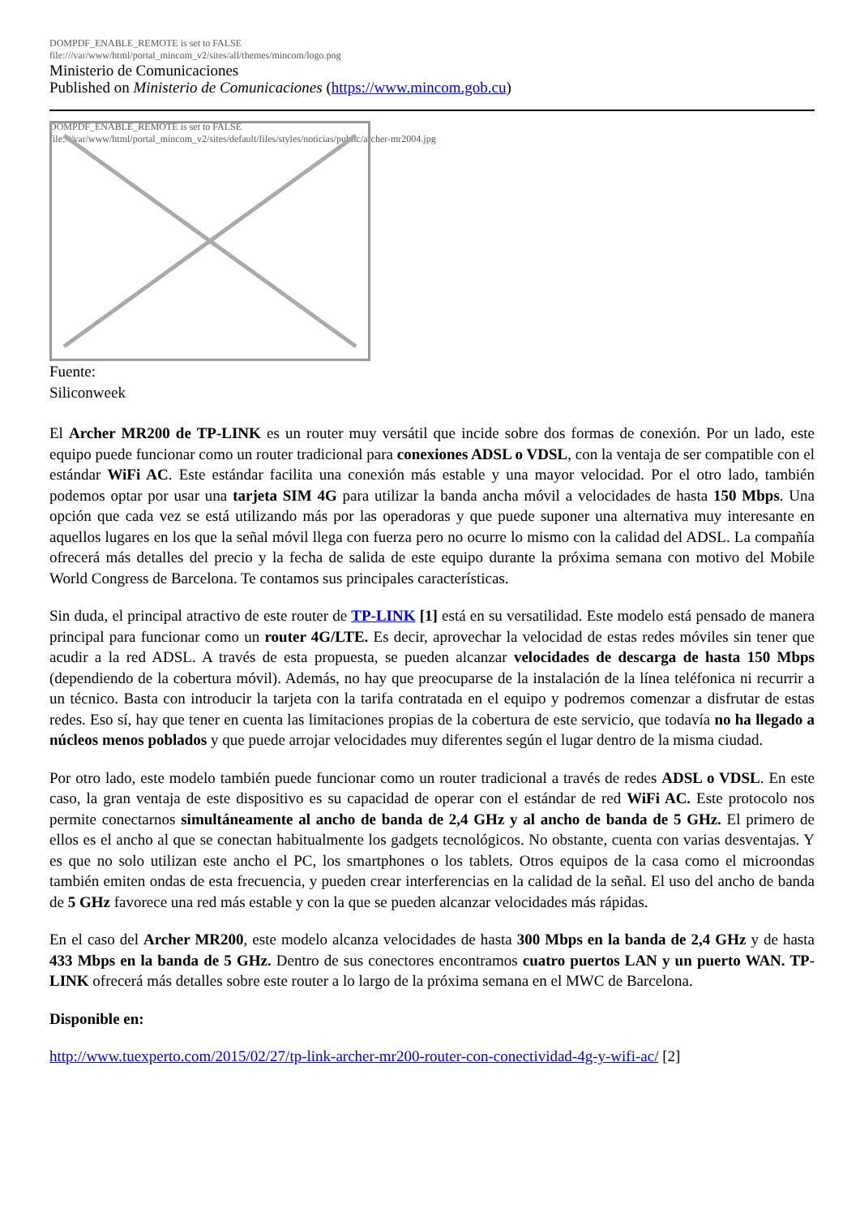DOMPDF_ENABLE_REMOTE is set to FALSE
file:///var/www/html/portal_mincom_v2/sites/all/themes/mincom/logo.png
Ministerio de Comunicaciones
Published on Ministerio de Comunicaciones (https://www.mincom.gob.cu)
DOMPDF_ENABLE_REMOTE is set to FALSE
file:///var/www/html/portal_mincom_v2/sites/default/files/styles/noticias/public/archer-mr2004.jpg
Fuente:
Siliconweek
El Archer MR200 de TP-LINK es un router muy versátil que incide sobre dos formas de conexión. Por un lado, este equipo puede funcionar como un router tradicional para conexiones ADSL o VDSL, con la ventaja de ser compatible con el estándar WiFi AC. Este estándar facilita una conexión más estable y una mayor velocidad. Por el otro lado, también podemos optar por usar una tarjeta SIM 4G para utilizar la banda ancha móvil a velocidades de hasta 150 Mbps. Una opción que cada vez se está utilizando más por las operadoras y que puede suponer una alternativa muy interesante en aquellos lugares en los que la señal móvil llega con fuerza pero no ocurre lo mismo con la calidad del ADSL. La compañía ofrecerá más detalles del precio y la fecha de salida de este equipo durante la próxima semana con motivo del Mobile World Congress de Barcelona. Te contamos sus principales características.
Sin duda, el principal atractivo de este router de TP-LINK [1] está en su versatilidad. Este modelo está pensado de manera principal para funcionar como un router 4G/LTE. Es decir, aprovechar la velocidad de estas redes móviles sin tener que acudir a la red ADSL. A través de esta propuesta, se pueden alcanzar velocidades de descarga de hasta 150 Mbps (dependiendo de la cobertura móvil). Además, no hay que preocuparse de la instalación de la línea teléfonica ni recurrir a un técnico. Basta con introducir la tarjeta con la tarifa contratada en el equipo y podremos comenzar a disfrutar de estas redes. Eso sí, hay que tener en cuenta las limitaciones propias de la cobertura de este servicio, que todavía no ha llegado a núcleos menos poblados y que puede arrojar velocidades muy diferentes según el lugar dentro de la misma ciudad.
Por otro lado, este modelo también puede funcionar como un router tradicional a través de redes ADSL o VDSL. En este caso, la gran ventaja de este dispositivo es su capacidad de operar con el estándar de red WiFi AC. Este protocolo nos permite conectarnos simultáneamente al ancho de banda de 2,4 GHz y al ancho de banda de 5 GHz. El primero de ellos es el ancho al que se conectan habitualmente los gadgets tecnológicos. No obstante, cuenta con varias desventajas. Y es que no solo utilizan este ancho el PC, los smartphones o los tablets. Otros equipos de la casa como el microondas también emiten ondas de esta frecuencia, y pueden crear interferencias en la calidad de la señal. El uso del ancho de banda de 5 GHz favorece una red más estable y con la que se pueden alcanzar velocidades más rápidas.
En el caso del Archer MR200, este modelo alcanza velocidades de hasta 300 Mbps en la banda de 2,4 GHz y de hasta 433 Mbps en la banda de 5 GHz. Dentro de sus conectores encontramos cuatro puertos LAN y un puerto WAN. TP-LINK ofrecerá más detalles sobre este router a lo largo de la próxima semana en el MWC de Barcelona.
Disponible en:
http://www.tuexperto.com/2015/02/27/tp-link-archer-mr200-router-con-conectividad-4g-y-wifi-ac/ [2]